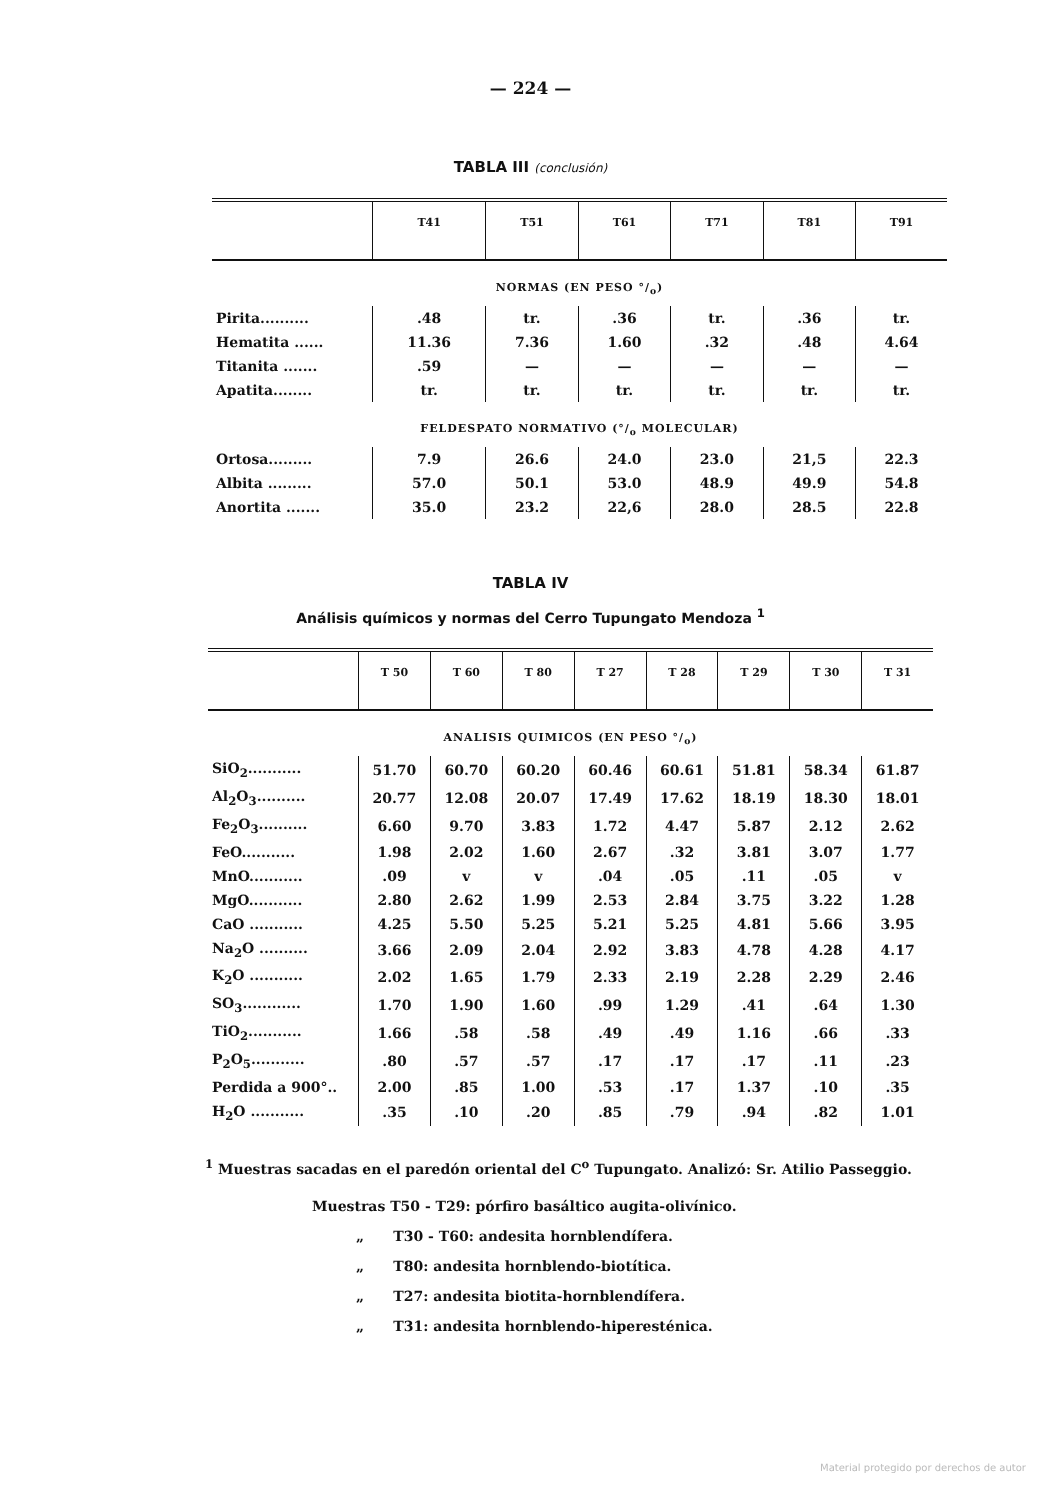— 224 —
TABLA III (conclusión)
| | T41 | T51 | T61 | T71 | T81 | T91 |
| --- | --- | --- | --- | --- | --- | --- |
| NORMAS (EN PESO °/<sub>o</sub>) | | | | | | |
| Pirita.......... | .48 | tr. | .36 | tr. | .36 | tr. |
| Hematita ...... | 11.36 | 7.36 | 1.60 | .32 | .48 | 4.64 |
| Titanita ....... | .59 | — | — | — | — | — |
| Apatita........ | tr. | tr. | tr. | tr. | tr. | tr. |
| FELDESPATO NORMATIVO (°/<sub>o</sub> MOLECULAR) | | | | | | |
| Ortosa......... | 7.9 | 26.6 | 24.0 | 23.0 | 21,5 | 22.3 |
| Albita ......... | 57.0 | 50.1 | 53.0 | 48.9 | 49.9 | 54.8 |
| Anortita ....... | 35.0 | 23.2 | 22,6 | 28.0 | 28.5 | 22.8 |
TABLA IV
Análisis químicos y normas del Cerro Tupungato Mendoza <sup>1</sup>
| | T 50 | T 60 | T 80 | T 27 | T 28 | T 29 | T 30 | T 31 |
| --- | --- | --- | --- | --- | --- | --- | --- | --- |
| ANALISIS QUIMICOS (EN PESO °/<sub>o</sub>) | | | | | | | | |
| SiO<sub>2</sub>........... | 51.70 | 60.70 | 60.20 | 60.46 | 60.61 | 51.81 | 58.34 | 61.87 |
| Al<sub>2</sub>O<sub>3</sub>.......... | 20.77 | 12.08 | 20.07 | 17.49 | 17.62 | 18.19 | 18.30 | 18.01 |
| Fe<sub>2</sub>O<sub>3</sub>.......... | 6.60 | 9.70 | 3.83 | 1.72 | 4.47 | 5.87 | 2.12 | 2.62 |
| FeO........... | 1.98 | 2.02 | 1.60 | 2.67 | .32 | 3.81 | 3.07 | 1.77 |
| MnO........... | .09 | v | v | .04 | .05 | .11 | .05 | v |
| MgO........... | 2.80 | 2.62 | 1.99 | 2.53 | 2.84 | 3.75 | 3.22 | 1.28 |
| CaO ........... | 4.25 | 5.50 | 5.25 | 5.21 | 5.25 | 4.81 | 5.66 | 3.95 |
| Na<sub>2</sub>O .......... | 3.66 | 2.09 | 2.04 | 2.92 | 3.83 | 4.78 | 4.28 | 4.17 |
| K<sub>2</sub>O ........... | 2.02 | 1.65 | 1.79 | 2.33 | 2.19 | 2.28 | 2.29 | 2.46 |
| SO<sub>3</sub>............ | 1.70 | 1.90 | 1.60 | .99 | 1.29 | .41 | .64 | 1.30 |
| TiO<sub>2</sub>........... | 1.66 | .58 | .58 | .49 | .49 | 1.16 | .66 | .33 |
| P<sub>2</sub>O<sub>5</sub>........... | .80 | .57 | .57 | .17 | .17 | .17 | .11 | .23 |
| Perdida a 900°.. | 2.00 | .85 | 1.00 | .53 | .17 | 1.37 | .10 | .35 |
| H<sub>2</sub>O ........... | .35 | .10 | .20 | .85 | .79 | .94 | .82 | 1.01 |
<sup>1</sup> Muestras sacadas en el paredón oriental del C<sup>o</sup> Tupungato. Analizó: Sr. Atilio Passeggio.
Muestras T50 - T29: pórfiro basáltico augita-olivínico.
„ T30 - T60: andesita hornblendífera.
„ T80: andesita hornblendo-biotítica.
„ T27: andesita biotita-hornblendífera.
„ T31: andesita hornblendo-hiperesténica.
Material protegido por derechos de autor